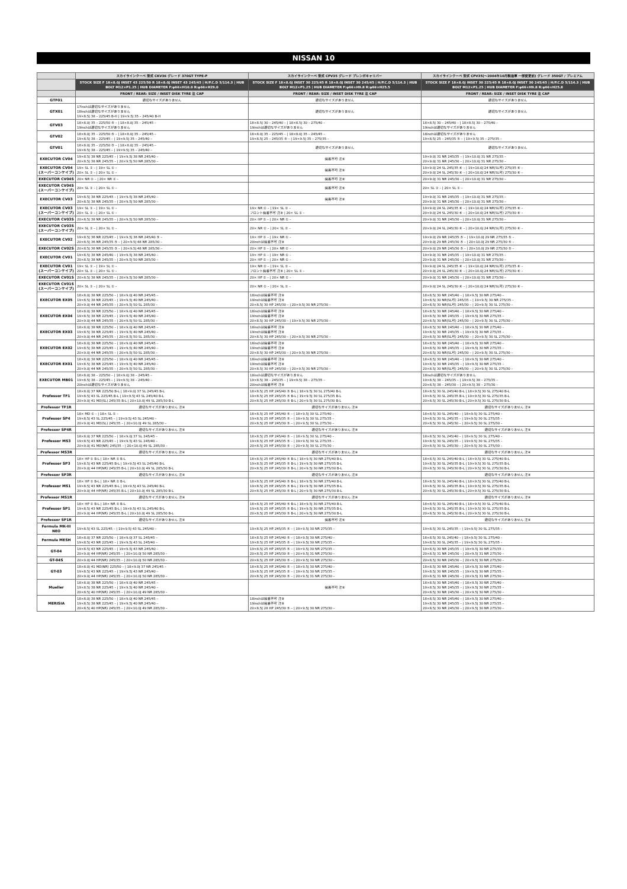NISSAN 10
| | スカイラインクーペ 型式 CKV36 グレード 370GT TYPE-P | スカイラインクーペ 型式 CPV35 グレード プレンボキャリパー | スカイラインクーペ 型式 CPV35(～2004年10月製造車 一部変更前) グレード 350GT / プレミアム |
| --- | --- | --- | --- |
| | STOCK SIZE F 18×8.0J INSET 43 225/50 R 18×8.0J INSET 43 245/45 / H/P.C.D 5/114.3 / HUB BOLT M12×P1.25 / HUB DIAMETER F:φ66×H10.0 R:φ66×H29.0 | STOCK SIZE F 18×8.0J INSET 30 225/45 R 18×8.0J INSET 30 245/45 / H/P.C.D 5/114.3 / HUB BOLT M12×P1.25 / HUB DIAMETER F:φ66×H9.8 R:φ66×H25.5 | STOCK SIZE F 18×8.0J INSET 30 225/45 R 18×8.0J INSET 30 245/45 / H/P.C.D 5/114.3 / HUB BOLT M12×P1.25 / HUB DIAMETER F:φ66×H9.8 R:φ66×H25.8 |
| | FRONT / REAR: SIZE / INSET DISK TYRE 注 CAP | FRONT / REAR: SIZE / INSET DISK TYRE 注 CAP | FRONT / REAR: SIZE / INSET DISK TYRE 注 CAP |
| GTF01 | 適切なサイズがありません | 適切なサイズがありません | 適切なサイズがありません |
| GTX01 | 17inchは適切なサイズがありません 18inchは適切なサイズがありません 19×8.5J 38 – 225/45 B-H / 19×9.5J 35 – 245/40 B-H | 適切なサイズがありません | 適切なサイズがありません |
| GTV03 | 18×8.0J 35 – 225/50 ⑤ – / 18×8.0J 35 – 245/45 – 19inchは適切なサイズがありません | 18×8.5J 30 – 245/40 – / 18×8.5J 30 – 275/40 – 19inchは適切なサイズがありません | 18×8.5J 30 – 245/40 – / 18×8.5J 30 – 275/40 – 19inchは適切なサイズがありません |
| GTV02 | 18×8.0J 35 – 225/50 ⑤ – / 18×8.0J 35 – 245/45 – 19×8.5J 38 – 225/45 – / 19×9.5J 35 – 245/40 – | 18×8.0J 35 – 225/45 – / 18×8.0J 35 – 245/45 – 19×8.5J 25 – 245/35 ⑤ – / 19×9.5J 35 – 275/35 – | 18inchは適切なサイズがありません 19×8.5J 25 – 245/35 ⑤ – / 19×9.5J 35 – 275/35 – |
| GTV01 | 18×8.0J 35 – 225/50 ⑤ – / 18×8.0J 35 – 245/45 – 19×8.5J 38 – 225/45 – / 19×9.5J 35 – 245/40 – | 適切なサイズがありません | 適切なサイズがありません |
| EXECUTOR CV04 | 19×8.5J 38 NR 225/45 – / 19×9.5J 38 NR 245/40 – 20×8.5J 38 NR 245/35 – / 20×9.5J 50 NR 285/30 – | 装着不可 注⑧ | 19×9.0J 31 NR 245/35 – / 19×10.0J 31 NR 275/35 – 20×9.0J 31 NR 245/30 – / 20×10.0J 31 NR 275/30 – |
| EXECUTOR CV04 (スーパーコンケイブ) | 19× SL ① – / 19× SL ① – 20× SL ① – / 20× SL ① – | 装着不可 注⑧ | 19×9.0J 24 SL 245/35 ⑥ – / 19×10.0J 24 NR(SL可) 275/35 ⑥ – 20×9.0J 24 SL 245/30 ⑥ – / 20×10.0J 24 NR(SL可) 275/30 ⑥ – |
| EXECUTOR CV04S | 20× NR ① – / 20× NR ① – | 装着不可 注⑧ | 20×9.0J 31 NR 245/30 – / 20×10.0J 31 NR 275/30 – |
| EXECUTOR CV04S (スーパーコンケイブ) | 20× SL ① – / 20× SL ① – | 装着不可 注⑧ | 20× SL ① – / 20× SL ① – |
| EXECUTOR CV03 | 19×8.5J 38 NR 225/45 – / 19×9.5J 38 NR 245/40 – 20×8.5J 38 NR 245/35 – / 20×9.5J 50 NR 285/30 – | 装着不可 注⑧ | 19×9.0J 31 NR 245/35 – / 19×10.0J 31 NR 275/35 – 20×9.0J 31 NR 245/30 – / 20×10.0J 31 NR 275/30 – |
| EXECUTOR CV03 (スーパーコンケイブ) | 19× SL ① – / 19× SL ① – 20× SL ① – / 20× SL ① – | 19× NR ① – / 19× SL ① – フロント装着不可 注⑧ / 20× SL ① – | 19×9.0J 24 SL 245/35 ⑥ – / 19×10.0J 24 NR(SL可) 275/35 ⑥ – 20×9.0J 24 SL 245/30 ⑥ – / 20×10.0J 24 NR(SL可) 275/30 ⑥ – |
| EXECUTOR CV03S | 20×8.5J 38 NR 245/35 – / 20×9.5J 50 NR 285/30 – | 20× HP ① – / 20× NR ① – | 20×9.0J 31 NR 245/30 – / 20×10.0J 31 NR 275/30 – |
| EXECUTOR CV03S (スーパーコンケイブ) | 20× SL ① – / 20× SL ① – | 20× NR ① – / 20× SL ① – | 20×9.0J 24 SL 245/30 ⑥ – / 20×10.0J 24 NR(SL可) 275/30 ⑥ – |
| EXECUTOR CV02 | 19×8.5J 36 NR 225/45 – / 19×9.5J 36 NR 245/40 ⑤ – 20×8.5J 36 NR 245/35 ⑤ – / 20×9.5J 48 NR 285/30 – | 19× HP ① – / 19× NR ① – 20inchは装着不可 注⑧ | 19×9.0J 29 NR 245/35 ⑤ – / 19×10.0J 29 NR 275/35 ⑤ – 20×9.0J 29 NR 245/30 ⑤ – / 20×10.0J 29 NR 275/30 ⑤ – |
| EXECUTOR CV02S | 20×8.5J 36 NR 245/35 ⑤ – / 20×9.5J 48 NR 285/30 – | 20× HP ① – / 20× NR ① – | 20×9.0J 29 NR 245/30 ⑤ – / 20×10.0J 29 NR 275/30 ⑤ – |
| EXECUTOR CV01 | 19×8.5J 38 NR 245/40 – / 19×9.5J 38 NR 245/40 – 20×8.5J 38 NR 245/35 – / 20×9.5J 50 NR 285/30 – | 19× HP ① – / 19× NR ① – 20× HP ① – / 20× NR ① – | 19×9.0J 31 NR 245/35 – / 19×10.0J 31 NR 275/35 – 20×9.0J 31 NR 245/30 – / 20×10.0J 31 NR 275/30 – |
| EXECUTOR CV01 (スーパーコンケイブ) | 19× SL ① – / 19× SL ① – 20× SL ① – / 20× SL ① – | 19× NR ① – / 19× SL ① – フロント装着不可 注⑧ / 20× SL ① – | 19×9.0J 24 SL 245/35 ⑥ – / 19×10.0J 24 NR(SL可) 275/35 ⑥ – 20×9.0J 24 SL 245/30 ⑥ – / 20×10.0J 24 NR(SL可) 275/30 ⑥ – |
| EXECUTOR CV01S | 20×8.5J 38 NR 245/35 – / 20×9.5J 50 NR 285/30 – | 20× HP ① – / 20× NR ① – | 20×9.0J 31 NR 245/30 – / 20×10.0J 31 NR 275/30 – |
| EXECUTOR CV01S (スーパーコンケイブ) | 20× SL ① – / 20× SL ① – | 20× NR ① – / 20× SL ① – | 20×9.0J 24 SL 245/30 ⑥ – / 20×10.0J 24 NR(SL可) 275/30 ⑥ – |
| EXECUTOR EX05 | 18×8.0J 38 NR 225/50 – / 18×9.0J 40 NR 245/45 – 19×8.5J 38 NR 225/45 – / 19×9.5J 40 NR 245/40 – 20×9.0J 44 NR 245/35 – / 20×9.5J 50 SL 285/30 – | 18inchは装着不可 注⑧ 19inchは装着不可 注⑧ 20×8.5J 30 HP 245/30 – / 20×9.5J 30 NR 275/30 – | 18×8.5J 30 NR 245/40 – / 18×9.5J 30 NR 275/40 – 19×8.5J 30 NR(SL可) 245/35 – / 19×9.5J 30 NR 275/35 – 20×8.5J 30 NR(SL可) 245/30 – / 20×9.5J 30 SL 275/30 – |
| EXECUTOR EX04 | 18×8.0J 38 NR 225/50 – / 18×9.0J 40 NR 245/45 – 19×8.5J 38 NR 225/45 – / 19×9.5J 40 NR 245/40 – 20×9.0J 44 NR 245/35 – / 20×9.5J 50 SL 285/30 – | 18inchは装着不可 注⑧ 19inchは装着不可 注⑧ 20×8.5J 30 HP 245/30 – / 19×9.5J 30 NR 275/30 – | 18×8.5J 30 NR 245/40 – / 18×9.5J 30 NR 275/40 – 19×8.5J 30 NR 245/35 – / 19×9.5J 30 NR 275/35 – 20×8.5J 30 NR(SL可) 245/30 – / 20×9.5J 30 SL 275/30 – |
| EXECUTOR EX03 | 18×8.0J 38 NR 225/50 – / 18×9.0J 40 NR 245/45 – 19×8.5J 38 NR 225/45 – / 19×9.5J 40 NR 245/40 – 20×9.0J 44 NR 245/35 – / 20×8.5J 50 SL 285/30 – | 18inchは装着不可 注⑧ 19inchは装着不可 注⑧ 20×8.5J 30 HP 245/30 – / 20×9.5J 30 NR 275/30 – | 18×8.5J 30 NR 245/40 – / 18×9.5J 30 NR 275/40 – 19×8.5J 30 NR 245/35 – / 19×9.5J 30 NR 275/35 – 20×8.5J 30 NR(SL可) 245/30 – / 20×9.5J 30 SL 275/30 – |
| EXECUTOR EX02 | 18×8.0J 38 NR 225/50 – / 18×9.0J 40 NR 245/45 – 19×8.5J 38 NR 225/45 – / 19×9.5J 40 NR 245/40 – 20×9.0J 44 NR 245/35 – / 20×9.5J 50 SL 285/30 – | 18inchは装着不可 注⑧ 19inchは装着不可 注⑧ 20×8.5J 30 HP 245/30 – / 20×9.5J 30 NR 275/30 – | 18×8.5J 30 NR 245/40 – / 18×9.5J 30 NR 275/40 – 19×8.5J 30 NR 245/35 – / 19×9.5J 30 NR 275/35 – 20×8.5J 30 NR(SL可) 245/30 – / 20×9.5J 30 SL 275/30 – |
| EXECUTOR EX01 | 18×8.0J 38 NR 225/50 – / 18×9.0J 40 NR 245/45 – 19×8.5J 38 NR 225/45 – / 19×9.5J 40 NR 245/40 – 20×9.0J 44 NR 245/35 – / 20×9.5J 50 SL 285/30 – | 18inchは装着不可 注⑧ 19inchは装着不可 注⑧ 20×8.5J 30 HP 245/30 – / 20×9.5J 30 NR 275/30 – | 18×8.5J 30 NR 245/40 – / 18×9.5J 30 NR 275/40 – 19×8.5J 30 NR 245/35 – / 19×9.5J 30 NR 275/35 – 20×8.5J 30 NR(SL可) 245/30 – / 20×9.5J 30 SL 275/30 – |
| EXECUTOR MB01 | 18×8.0J 38 – 225/50 – / 18×9.0J 38 – 245/45 – 19×8.5J 38 – 225/45 – / 19×9.5J 38 – 245/40 – 20inchは適切なサイズがありません | 18inchは適切なサイズがありません 19×8.5J 38 – 245/35 – / 19×9.5J 38 – 275/35 – 20inchは装着不可 注⑧ | 18inchは適切なサイズがありません 19×8.5J 38 – 245/35 – / 19×9.5J 38 – 275/35 – 20×8.5J 38 – 245/30 – / 20×9.5J 38 – 275/30 – |
| Professor TF1 | 18×8.0J 37 NR 225/50 B-L / 18×9.0J 37 SL 245/45 B-L 19×8.5J 43 SL 225/45 B-L / 19×9.5J 43 SL 245/40 B-L 20×9.0J 41 MD(SL) 245/35 B-L / 20×10.0J 49 SL 285/30 B-L | 18×8.5J 25 HP 245/40 ⑤ B-L / 18×9.5J 30 SL 275/40 B-L 19×8.5J 25 HP 245/35 ⑤ B-L / 19×9.5J 30 SL 275/35 B-L 20×8.5J 25 HP 245/30 ⑤ B-L / 20×9.5J 30 SL 275/30 B-L | 18×8.5J 30 SL 245/40 B-L / 18×9.5J 30 SL 275/40 B-L 19×8.5J 30 SL 245/35 B-L / 19×9.5J 30 SL 275/35 B-L 20×8.5J 30 SL 245/30 B-L / 20×9.5J 30 SL 275/30 B-L |
| Professor TF1R | 適切なサイズがありません 注④ | 適切なサイズがありません 注④ | 適切なサイズがありません 注④ |
| Professor SP4 | 18× MD ① – / 18× SL ① – 19×8.5J 43 SL 225/45 – / 19×9.5J 43 SL 245/40 – 20×9.0J 41 MD(SL) 245/35 – / 20×10.0J 49 SL 285/30 – | 18×8.5J 25 HP 245/40 ⑤ – / 18×9.5J 30 SL 275/40 – 19×8.5J 25 HP 245/35 ⑤ – / 19×9.5J 30 SL 275/35 – 20×8.5J 25 HP 245/30 ⑤ – / 20×9.5J 30 SL 275/30 – | 18×8.5J 30 SL 245/40 – / 18×9.5J 30 SL 275/40 – 19×8.5J 30 SL 245/35 – / 19×9.5J 30 SL 275/35 – 20×8.5J 30 SL 245/30 – / 20×9.5J 30 SL 275/30 – |
| Professor SP4R | 適切なサイズがありません 注④ | 適切なサイズがありません 注④ | 適切なサイズがありません 注④ |
| Professor MS3 | 18×8.0J 37 NR 225/50 – / 18×9.0J 37 SL 245/45 – 19×8.5J 43 NR 225/45 – / 19×9.5J 43 SL 245/40 – 20×9.0J 41 MD(NR) 245/35 – / 20×10.0J 49 SL 285/30 – | 18×8.5J 25 HP 245/40 ⑤ – / 18×9.5J 30 SL 275/40 – 19×8.5J 25 HP 245/35 ⑤ – / 19×9.5J 30 SL 275/35 – 20×8.5J 25 HP 245/30 ⑤ – / 20×9.5J 30 SL 275/30 – | 18×8.5J 30 SL 245/40 – / 18×9.5J 30 SL 275/40 – 19×8.5J 30 SL 245/35 – / 19×9.5J 30 SL 275/35 – 20×8.5J 30 SL 245/30 – / 20×9.5J 30 SL 275/30 – |
| Professor MS3R | 適切なサイズがありません 注④ | 適切なサイズがありません 注④ | 適切なサイズがありません 注④ |
| Professor SP3 | 18× HP ① B-L / 18× NR ① B-L 19×8.5J 43 NR 225/45 B-L / 19×9.5J 43 SL 245/40 B-L 20×9.0J 44 HP(NR) 245/35 B-L / 20×10.0J 49 SL 285/30 B-L | 18×8.5J 25 HP 245/40 ⑤ B-L / 18×9.5J 30 NR 275/40 B-L 19×8.5J 25 HP 245/35 ⑤ B-L / 19×9.5J 30 NR 275/35 B-L 20×8.5J 25 HP 245/30 ⑤ B-L / 20×9.5J 30 NR 275/30 B-L | 18×8.5J 30 SL 245/40 B-L / 18×9.5J 30 SL 275/40 B-L 19×8.5J 30 SL 245/35 B-L / 19×9.5J 30 SL 275/35 B-L 20×8.5J 30 SL 245/30 B-L / 20×9.5J 30 SL 275/30 B-L |
| Professor SP3R | 適切なサイズがありません 注④ | 適切なサイズがありません 注④ | 適切なサイズがありません 注④ |
| Professor MS1 | 18× HP ① B-L / 18× NR ① B-L 19×8.5J 43 NR 225/45 B-L / 19×9.5J 43 SL 245/40 B-L 20×9.0J 44 HP(NR) 245/35 B-L / 20×10.0J 49 SL 285/30 B-L | 18×8.5J 25 HP 245/40 ⑤ B-L / 18×9.5J 30 NR 275/40 B-L 19×8.5J 25 HP 245/35 ⑤ B-L / 19×9.5J 30 NR 275/35 B-L 20×8.5J 25 HP 245/30 ⑤ B-L / 20×9.5J 30 NR 275/30 B-L | 18×8.5J 30 SL 245/40 B-L / 18×9.5J 30 SL 275/40 B-L 19×8.5J 30 SL 245/35 B-L / 19×9.5J 30 SL 275/35 B-L 20×8.5J 30 SL 245/30 B-L / 20×9.5J 30 SL 275/30 B-L |
| Professor MS1R | 適切なサイズがありません 注④ | 適切なサイズがありません 注④ | 適切なサイズがありません 注④ |
| Professor SP1 | 18× HP ① B-L / 18× NR ① B-L 19×8.5J 43 NR 225/45 B-L / 19×9.5J 43 SL 245/40 B-L 20×9.0J 44 HP(NR) 245/35 B-L / 20×10.0J 49 SL 285/30 B-L | 18×8.5J 25 HP 245/40 ⑤ B-L / 18×9.5J 30 NR 275/40 B-L 19×8.5J 25 HP 245/35 ⑤ B-L / 19×9.5J 30 NR 275/35 B-L 20×8.5J 25 HP 245/30 ⑤ B-L / 20×9.5J 30 NR 275/30 B-L | 18×8.5J 30 SL 245/40 B-L / 18×9.5J 30 SL 275/40 B-L 19×8.5J 30 SL 245/35 B-L / 19×9.5J 30 SL 275/35 B-L 20×8.5J 30 SL 245/30 B-L / 20×9.5J 30 SL 275/30 B-L |
| Professor SP1R | 適切なサイズがありません 注④ | 装着不可 注⑧ | 適切なサイズがありません 注④ |
| Formula MK-III NEO | 19×8.5J 43 SL 225/45 – / 19×9.5J 43 SL 245/40 – | 19×8.5J 25 HP 245/35 ⑤ – / 19×9.5J 30 NR 275/35 – | 19×8.5J 30 SL 245/35 – / 19×9.5J 30 SL 275/35 – |
| Formula MESH | 18×8.0J 37 NR 225/50 – / 18×9.0J 37 SL 245/45 – 19×8.5J 43 NR 225/45 – / 19×9.5J 43 SL 245/40 – | 18×8.5J 25 HP 245/40 ⑤ – / 18×9.5J 30 NR 275/40 – 19×8.5J 25 HP 245/35 ⑤ – / 19×9.5J 30 NR 275/35 – | 18×8.5J 30 SL 245/40 – / 18×9.5J 30 SL 275/40 – 19×8.5J 30 SL 245/35 – / 19×9.5J 30 SL 275/35 – |
| GT-04 | 19×8.5J 43 NR 225/45 – / 19×9.5J 43 NR 245/40 – 20×9.0J 44 HP(NR) 245/35 – / 20×10.0J 50 NR 285/30 – | 19×8.5J 25 HP 245/35 ⑤ – / 19×9.5J 30 NR 275/35 – 20×8.5J 25 HP 245/30 ⑤ – / 20×9.5J 31 NR 275/30 – | 19×8.5J 30 NR 245/35 – / 19×9.5J 30 NR 275/35 – 20×8.5J 31 NR 245/30 – / 20×9.5J 31 NR 275/30 – |
| GT-04S | 20×9.0J 44 HP(NR) 245/35 – / 20×10.0J 50 NR 285/30 – | 20×8.5J 25 HP 245/30 ⑤ – / 20×9.5J 30 NR 275/30 – | 20×8.5J 30 NR 245/30 – / 20×9.5J 30 NR 275/30 – |
| GT-03 | 18×8.0J 41 MD(NR) 225/50 – / 18×9.0J 37 NR 245/45 – 19×8.5J 43 NR 225/45 – / 19×9.5J 43 NR 245/40 – 20×9.0J 44 HP(NR) 245/35 – / 20×10.0J 50 NR 285/30 – | 18×8.5J 25 HP 245/40 ⑤ – / 18×9.5J 30 NR 275/40 – 19×8.5J 25 HP 245/35 ⑤ – / 19×9.5J 30 NR 275/35 – 20×8.5J 25 HP 245/30 ⑤ – / 20×9.5J 31 NR 275/30 – | 18×8.5J 30 NR 245/40 – / 18×9.5J 30 NR 275/40 – 19×8.5J 30 NR 245/35 – / 19×9.5J 30 NR 275/35 – 20×8.5J 31 NR 245/30 – / 20×9.5J 31 NR 275/30 – |
| Mueller | 18×8.0J 38 NR 225/50 – / 18×9.0J 40 NR 245/45 – 19×8.5J 38 NR 225/45 – / 19×9.5J 40 NR 245/40 – 20×8.5J 40 HP(NR) 245/35 – / 20×10.0J 49 NR 285/30 – | 装着不可 注⑧ | 18×8.5J 30 NR 245/40 – / 18×9.5J 30 NR 275/40 – 19×8.5J 30 NR 245/35 – / 19×9.5J 30 NR 275/35 – 20×8.5J 30 NR 245/30 – / 20×9.5J 30 NR 275/30 – |
| MERISIA | 18×8.0J 38 NR 225/50 – / 18×9.0J 40 NR 245/45 – 19×8.5J 38 NR 225/45 – / 19×9.5J 40 NR 245/40 – 20×8.5J 40 HP(NR) 245/35 – / 20×10.0J 49 NR 285/30 – | 18inchは装着不可 注⑧ 19inchは装着不可 注⑧ 20×8.5J 28 HP 245/30 ⑤ – / 20×9.5J 30 NR 275/30 – | 18×8.5J 30 NR 245/40 – / 18×9.5J 30 NR 275/40 – 19×8.5J 30 NR 245/35 – / 19×9.5J 30 NR 275/35 – 20×8.5J 30 NR 245/30 – / 20×9.5J 30 NR 275/30 – |